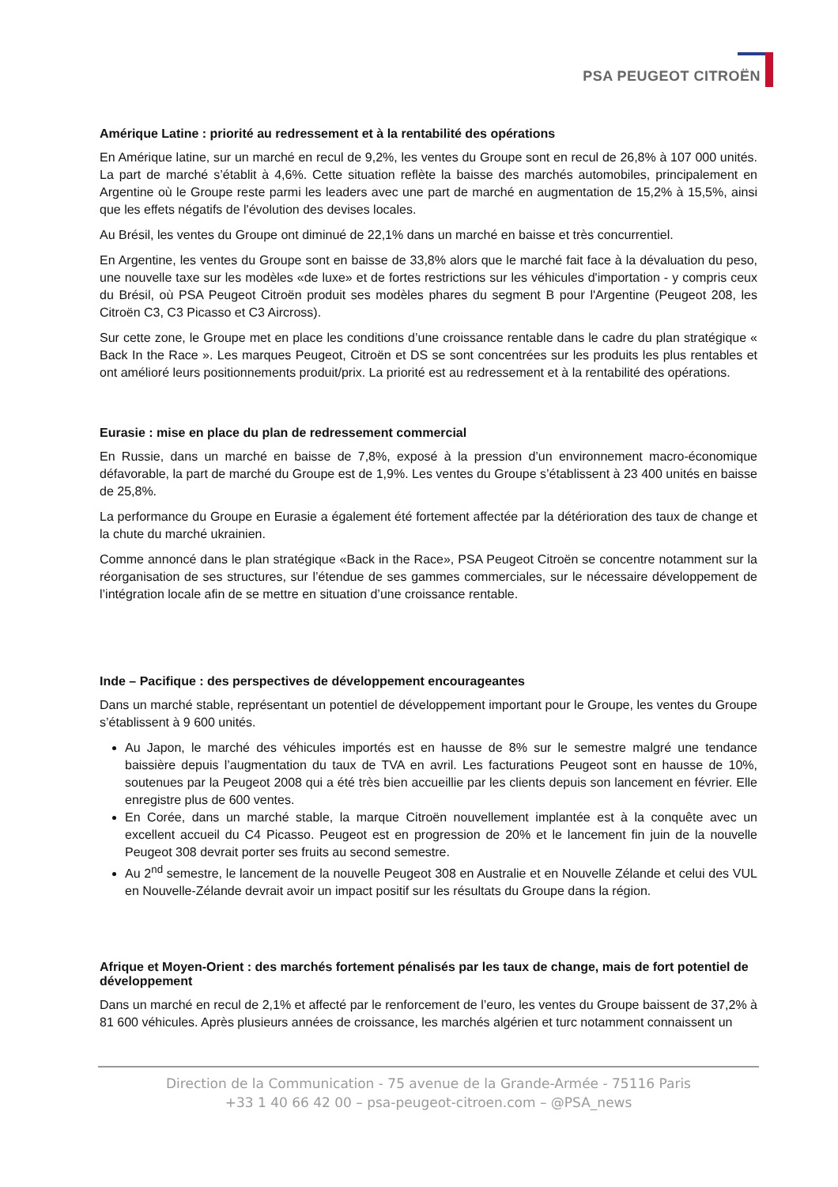PSA PEUGEOT CITROËN
Amérique Latine : priorité au redressement et à la rentabilité des opérations
En Amérique latine, sur un marché en recul de 9,2%, les ventes du Groupe sont en recul de 26,8% à 107 000 unités. La part de marché s’établit à 4,6%. Cette situation reflète la baisse des marchés automobiles, principalement en Argentine où le Groupe reste parmi les leaders avec une part de marché en augmentation de 15,2% à 15,5%, ainsi que les effets négatifs de l'évolution des devises locales.
Au Brésil, les ventes du Groupe ont diminué de 22,1% dans un marché en baisse et très concurrentiel.
En Argentine, les ventes du Groupe sont en baisse de 33,8% alors que le marché fait face à la dévaluation du peso, une nouvelle taxe sur les modèles «de luxe» et de fortes restrictions sur les véhicules d'importation - y compris ceux du Brésil, où PSA Peugeot Citroën produit ses modèles phares du segment B pour l'Argentine (Peugeot 208, les Citroën C3, C3 Picasso et C3 Aircross).
Sur cette zone, le Groupe met en place les conditions d’une croissance rentable dans le cadre du plan stratégique « Back In the Race ». Les marques Peugeot, Citroën et DS se sont concentrées sur les produits les plus rentables et ont amélioré leurs positionnements produit/prix. La priorité est au redressement et à la rentabilité des opérations.
Eurasie : mise en place du plan de redressement commercial
En Russie, dans un marché en baisse de 7,8%, exposé à la pression d’un environnement macro-économique défavorable, la part de marché du Groupe est de 1,9%. Les ventes du Groupe s’établissent à 23 400 unités en baisse de 25,8%.
La performance du Groupe en Eurasie a également été fortement affectée par la détérioration des taux de change et la chute du marché ukrainien.
Comme annoncé dans le plan stratégique «Back in the Race», PSA Peugeot Citroën se concentre notamment sur la réorganisation de ses structures, sur l’étendue de ses gammes commerciales, sur le nécessaire développement de l’intégration locale afin de se mettre en situation d’une croissance rentable.
Inde – Pacifique : des perspectives de développement encourageantes
Dans un marché stable, représentant un potentiel de développement important pour le Groupe, les ventes du Groupe s’établissent à 9 600 unités.
Au Japon, le marché des véhicules importés est en hausse de 8% sur le semestre malgré une tendance baissière depuis l’augmentation du taux de TVA en avril. Les facturations Peugeot sont en hausse de 10%, soutenues par la Peugeot 2008 qui a été très bien accueillie par les clients depuis son lancement en février. Elle enregistre plus de 600 ventes.
En Corée, dans un marché stable, la marque Citroën nouvellement implantée est à la conquête avec un excellent accueil du C4 Picasso. Peugeot est en progression de 20% et le lancement fin juin de la nouvelle Peugeot 308 devrait porter ses fruits au second semestre.
Au 2<sup>nd</sup> semestre, le lancement de la nouvelle Peugeot 308 en Australie et en Nouvelle Zélande et celui des VUL en Nouvelle-Zélande devrait avoir un impact positif sur les résultats du Groupe dans la région.
Afrique et Moyen-Orient : des marchés fortement pénalisés par les taux de change, mais de fort potentiel de développement
Dans un marché en recul de 2,1% et affecté par le renforcement de l’euro, les ventes du Groupe baissent de 37,2% à 81 600 véhicules. Après plusieurs années de croissance, les marchés algérien et turc notamment connaissent un
Direction de la Communication - 75 avenue de la Grande-Armée - 75116 Paris
+33 1 40 66 42 00 – psa-peugeot-citroen.com – @PSA_news